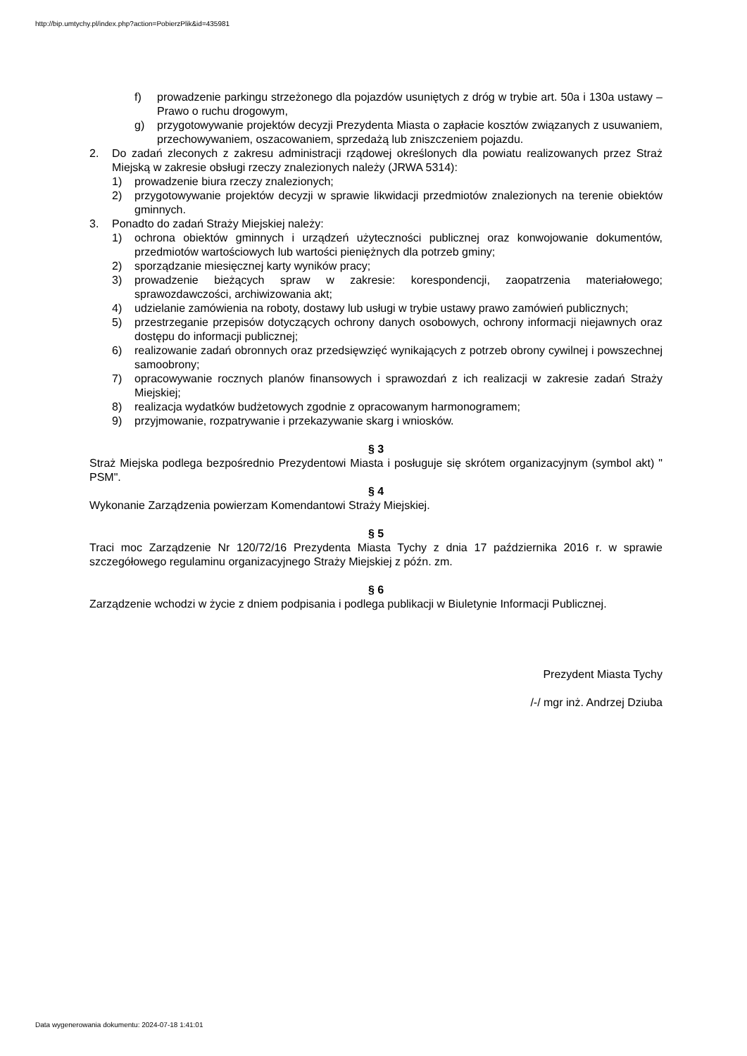http://bip.umtychy.pl/index.php?action=PobierzPlik&id=435981
f) prowadzenie parkingu strzeżonego dla pojazdów usuniętych z dróg w trybie art. 50a i 130a ustawy – Prawo o ruchu drogowym,
g) przygotowywanie projektów decyzji Prezydenta Miasta o zapłacie kosztów związanych z usuwaniem, przechowywaniem, oszacowaniem, sprzedażą lub zniszczeniem pojazdu.
2. Do zadań zleconych z zakresu administracji rządowej określonych dla powiatu realizowanych przez Straż Miejską w zakresie obsługi rzeczy znalezionych należy (JRWA 5314):
1) prowadzenie biura rzeczy znalezionych;
2) przygotowywanie projektów decyzji w sprawie likwidacji przedmiotów znalezionych na terenie obiektów gminnych.
3. Ponadto do zadań Straży Miejskiej należy:
1) ochrona obiektów gminnych i urządzeń użyteczności publicznej oraz konwojowanie dokumentów, przedmiotów wartościowych lub wartości pieniężnych dla potrzeb gminy;
2) sporządzanie miesięcznej karty wyników pracy;
3) prowadzenie bieżących spraw w zakresie: korespondencji, zaopatrzenia materiałowego; sprawozdawczości, archiwizowania akt;
4) udzielanie zamówienia na roboty, dostawy lub usługi w trybie ustawy prawo zamówień publicznych;
5) przestrzeganie przepisów dotyczących ochrony danych osobowych, ochrony informacji niejawnych oraz dostępu do informacji publicznej;
6) realizowanie zadań obronnych oraz przedsięwzięć wynikających z potrzeb obrony cywilnej i powszechnej samoobrony;
7) opracowywanie rocznych planów finansowych i sprawozdań z ich realizacji w zakresie zadań Straży Miejskiej;
8) realizacja wydatków budżetowych zgodnie z opracowanym harmonogramem;
9) przyjmowanie, rozpatrywanie i przekazywanie skarg i wniosków.
§ 3
Straż Miejska podlega bezpośrednio Prezydentowi Miasta i posługuje się skrótem organizacyjnym (symbol akt) " PSM".
§ 4
Wykonanie Zarządzenia powierzam Komendantowi Straży Miejskiej.
§ 5
Traci moc Zarządzenie Nr 120/72/16 Prezydenta Miasta Tychy z dnia 17 października 2016 r. w sprawie szczegółowego regulaminu organizacyjnego Straży Miejskiej z późn. zm.
§ 6
Zarządzenie wchodzi w życie z dniem podpisania i podlega publikacji w Biuletynie Informacji Publicznej.
Prezydent Miasta Tychy
/-/ mgr inż. Andrzej Dziuba
Data wygenerowania dokumentu: 2024-07-18 1:41:01